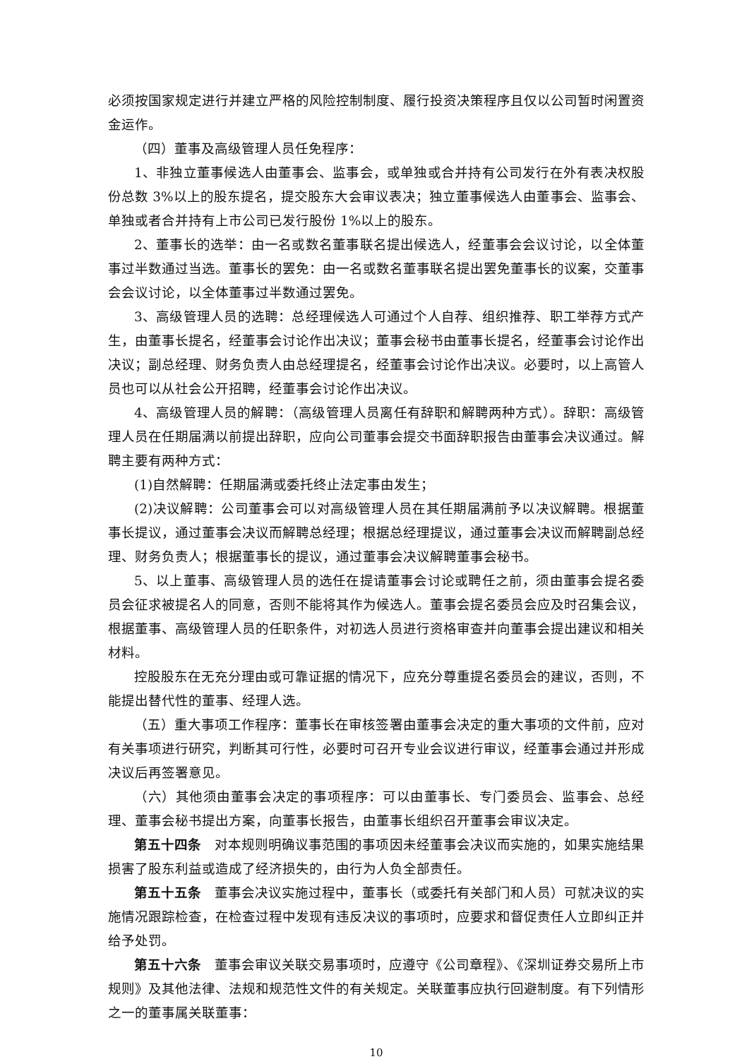必须按国家规定进行并建立严格的风险控制制度、履行投资决策程序且仅以公司暂时闲置资金运作。
（四）董事及高级管理人员任免程序：
1、非独立董事候选人由董事会、监事会，或单独或合并持有公司发行在外有表决权股份总数 3%以上的股东提名，提交股东大会审议表决；独立董事候选人由董事会、监事会、单独或者合并持有上市公司已发行股份 1%以上的股东。
2、董事长的选举：由一名或数名董事联名提出候选人，经董事会会议讨论，以全体董事过半数通过当选。董事长的罢免：由一名或数名董事联名提出罢免董事长的议案，交董事会会议讨论，以全体董事过半数通过罢免。
3、高级管理人员的选聘：总经理候选人可通过个人自荐、组织推荐、职工举荐方式产生，由董事长提名，经董事会讨论作出决议；董事会秘书由董事长提名，经董事会讨论作出决议；副总经理、财务负责人由总经理提名，经董事会讨论作出决议。必要时，以上高管人员也可以从社会公开招聘，经董事会讨论作出决议。
4、高级管理人员的解聘：（高级管理人员离任有辞职和解聘两种方式）。辞职：高级管理人员在任期届满以前提出辞职，应向公司董事会提交书面辞职报告由董事会决议通过。解聘主要有两种方式：
(1)自然解聘：任期届满或委托终止法定事由发生；
(2)决议解聘：公司董事会可以对高级管理人员在其任期届满前予以决议解聘。根据董事长提议，通过董事会决议而解聘总经理；根据总经理提议，通过董事会决议而解聘副总经理、财务负责人；根据董事长的提议，通过董事会决议解聘董事会秘书。
5、以上董事、高级管理人员的选任在提请董事会讨论或聘任之前，须由董事会提名委员会征求被提名人的同意，否则不能将其作为候选人。董事会提名委员会应及时召集会议，根据董事、高级管理人员的任职条件，对初选人员进行资格审查并向董事会提出建议和相关材料。
控股股东在无充分理由或可靠证据的情况下，应充分尊重提名委员会的建议，否则，不能提出替代性的董事、经理人选。
（五）重大事项工作程序：董事长在审核签署由董事会决定的重大事项的文件前，应对有关事项进行研究，判断其可行性，必要时可召开专业会议进行审议，经董事会通过并形成决议后再签署意见。
（六）其他须由董事会决定的事项程序：可以由董事长、专门委员会、监事会、总经理、董事会秘书提出方案，向董事长报告，由董事长组织召开董事会审议决定。
第五十四条　对本规则明确议事范围的事项因未经董事会决议而实施的，如果实施结果损害了股东利益或造成了经济损失的，由行为人负全部责任。
第五十五条　董事会决议实施过程中，董事长（或委托有关部门和人员）可就决议的实施情况跟踪检查，在检查过程中发现有违反决议的事项时，应要求和督促责任人立即纠正并给予处罚。
第五十六条　董事会审议关联交易事项时，应遵守《公司章程》、《深圳证券交易所上市规则》及其他法律、法规和规范性文件的有关规定。关联董事应执行回避制度。有下列情形之一的董事属关联董事：
10